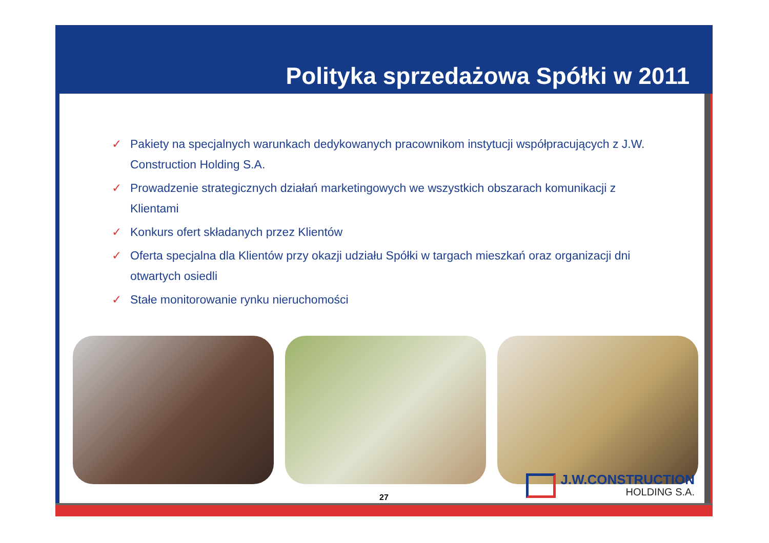Polityka sprzedażowa Spółki w 2011
✓ Pakiety na specjalnych warunkach dedykowanych pracownikom instytucji współpracujących z J.W. Construction Holding S.A.
✓ Prowadzenie strategicznych działań marketingowych we wszystkich obszarach komunikacji z Klientami
✓ Konkurs ofert składanych przez Klientów
✓ Oferta specjalna dla Klientów przy okazji udziału Spółki w targach mieszkań oraz organizacji dni otwartych osiedli
✓ Stałe monitorowanie rynku nieruchomości
J.W.CONSTRUCTION
HOLDING S.A.
27